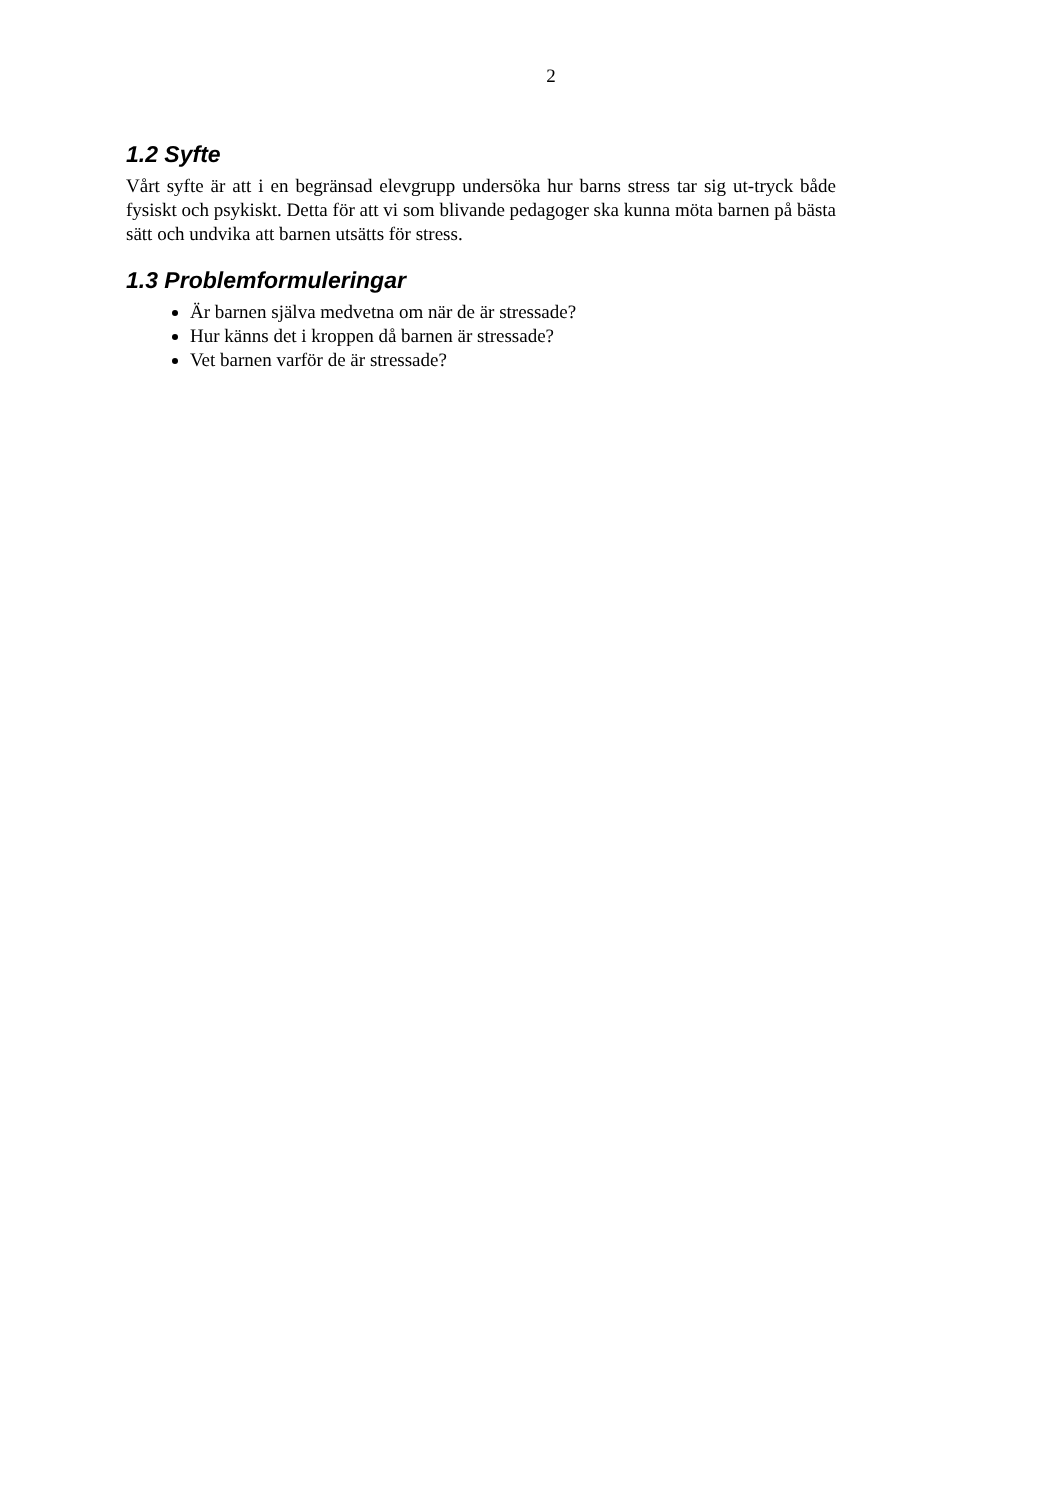2
1.2 Syfte
Vårt syfte är att i en begränsad elevgrupp undersöka hur barns stress tar sig ut-tryck både fysiskt och psykiskt. Detta för att vi som blivande pedagoger ska kunna möta barnen på bästa sätt och undvika att barnen utsätts för stress.
1.3 Problemformuleringar
Är barnen själva medvetna om när de är stressade?
Hur känns det i kroppen då barnen är stressade?
Vet barnen varför de är stressade?